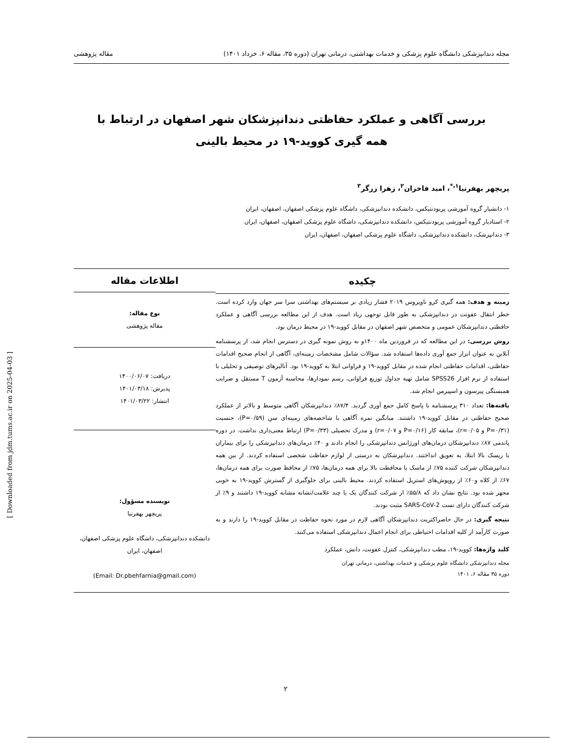مجله دندانپزشکی دانشگاه علوم پزشکی و خدمات بهداشتی، درمانی تهران (دوره ۳۵، مقاله ۶، خرداد ۱۴۰۱) مقاله پژوهشی
بررسی آگاهی و عملکرد حفاظتی دندانپزشکان شهر اصفهان در ارتباط با
همه گیری کووید-۱۹ در محیط بالینی
پریچهر بهفرنیا<sup>۱،*</sup>، امید فاخران<sup>۲</sup>، زهرا زرگر<sup>۳</sup>
۱- دانشیار گروه آموزشی پریودنتیکس، دانشکده دندانپزشکی، داشگاه علوم پزشکی اصفهان، اصفهان، ایران
۲- استادیار گروه آموزشی پریودنتیکس، دانشکده دندانپزشکی، داشگاه علوم پزشکی اصفهان، اصفهان، ایران
۳- دندانپزشک، دانشکده دندانپزشکی، داشگاه علوم پزشکی اصفهان، اصفهان، ایران
چکیده
زمینه و هدف: همه گیری کرو ناویروس ۲۰۱۹ فشار زیادی بر سیستم‌های بهداشتی سرا سر جهان وارد کرده است. خطر انتقال عفونت در دندانپزشکی به طور قابل توجهی زیاد است. هدف از این مطالعه بررسی آگاهی و عملکرد حافظتی دندانپزشکان عمومی و متخصص شهر اصفهان در مقابل کووید-۱۹ در محیط درمان بود.
روش بررسی: در این مطالعه که در فروردین ماه ۱۴۰۰و به روش نمونه گیری در دسترس انجام شد، از پرسشنامه آنلاین به عنوان ابزار جمع آوری داده‌ها استفاده شد. سؤالات شامل مشخصات زمینه‌ای، آگاهی از انجام صحیح اقدامات حفاظتی، اقدامات حفاظتی انجام شده در مقابل کووید-۱۹ و فراوانی ابتلا به کووید-۱۹ بود. آنالیزهای توصیفی و تحلیلی با استفاده از نرم افزار SPSS26 شامل تهیه جداول توزیع فراوانی، رسم نمودارها، محاسبه آزمون T مستقل و ضرایب همبستگی پیرسون و اسپیرمن انجام شد.
یافته‌ها: تعداد ۳۱۰ پرسشنامه با پاسخ کامل جمع آوری گردید. ۸۷/۴٪ دندانپزشکان آگاهی متوسط و بالاتر از عملکرد صحیح حفاظتی در مقابل کووید-۱۹ داشتند. میانگین نمره آگاهی با شاخصه‌های زمینه‌ای سن (P=۰/۵۹)، جنسیت (P=۰/۳۱ و r=۰/۰۵)، سابقه کار (P=۰/۱۶ و r=۰/۰۷) و مدرک تحصیلی (P=۰/۳۳) ارتباط معنی‌داری نداشت. در دوره پاندمی ۸۷٪ دندانپزشکان درمان‌های اورژانس دندانپزشکی را انجام دادند و ۴۰٪ درمان‌های دندانپزشکی را برای بیماران با ریسک بالا ابتلا، به تعویق انداختند. دندانپزشکان به درستی از لوازم حفاظت شخصی استفاده کردند. از بین همه دندانپزشکان شرکت کننده ۷۵٪ از ماسک با محافظت بالا برای همه درمان‌ها، ۷۵٪ از محافظ صورت برای همه درمان‌ها، ۶۷٪ از کلاه و۶۰٪ از روپوش‌های استریل استفاده کردند. محیط بالینی برای جلوگیری از گسترش کووید-۱۹ به خوبی مجهز شده بود. نتایج نشان داد که ۵۵/۸٪ از شرکت کنندگان یک یا چند علامت/نشانه مشابه کووید-۱۹ داشتند و ۹٪ از شرکت کنندگان دارای تست SARS-CoV-2 مثبت بودند.
نتیجه گیری: در حال حاضراکثریت دندانپزشکان آگاهی لازم در مورد نحوه حفاظت در مقابل کووید-۱۹ را دارند و به صورت کارآمد از کلیه اقدامات احتیاطی برای انجام اعمال دندانپزشکی استفاده می‌کنند.
کلید واژه‌ها: کووید-۱۹، مطب دندانپزشکی، کنترل عفونت، دانش، عملکرد
مجله دندانپزشکی دانشگاه علوم پزشکی و خدمات بهداشتی، درمانی تهران
دوره ۳۵ مقاله ۶، ۱۴۰۱
اطلاعات مقاله
نوع مقاله:
مقاله پژوهشی
دریافت: ۱۴۰۰/۰۶/۰۷
پذیرش: ۱۴۰۱/۰۳/۱۸
انتشار: ۱۴۰۱/۰۳/۲۲
نویسنده مسؤول:
پریچهر بهفرنیا
دانشکده دندانپزشکی، داشگاه علوم پزشکی اصفهان،
اصفهان، ایران
(Email: Dr.pbehfarnia@gmail.com)
[ Downloaded from jdm.tums.ac.ir on 2025-04-03 ]
۲